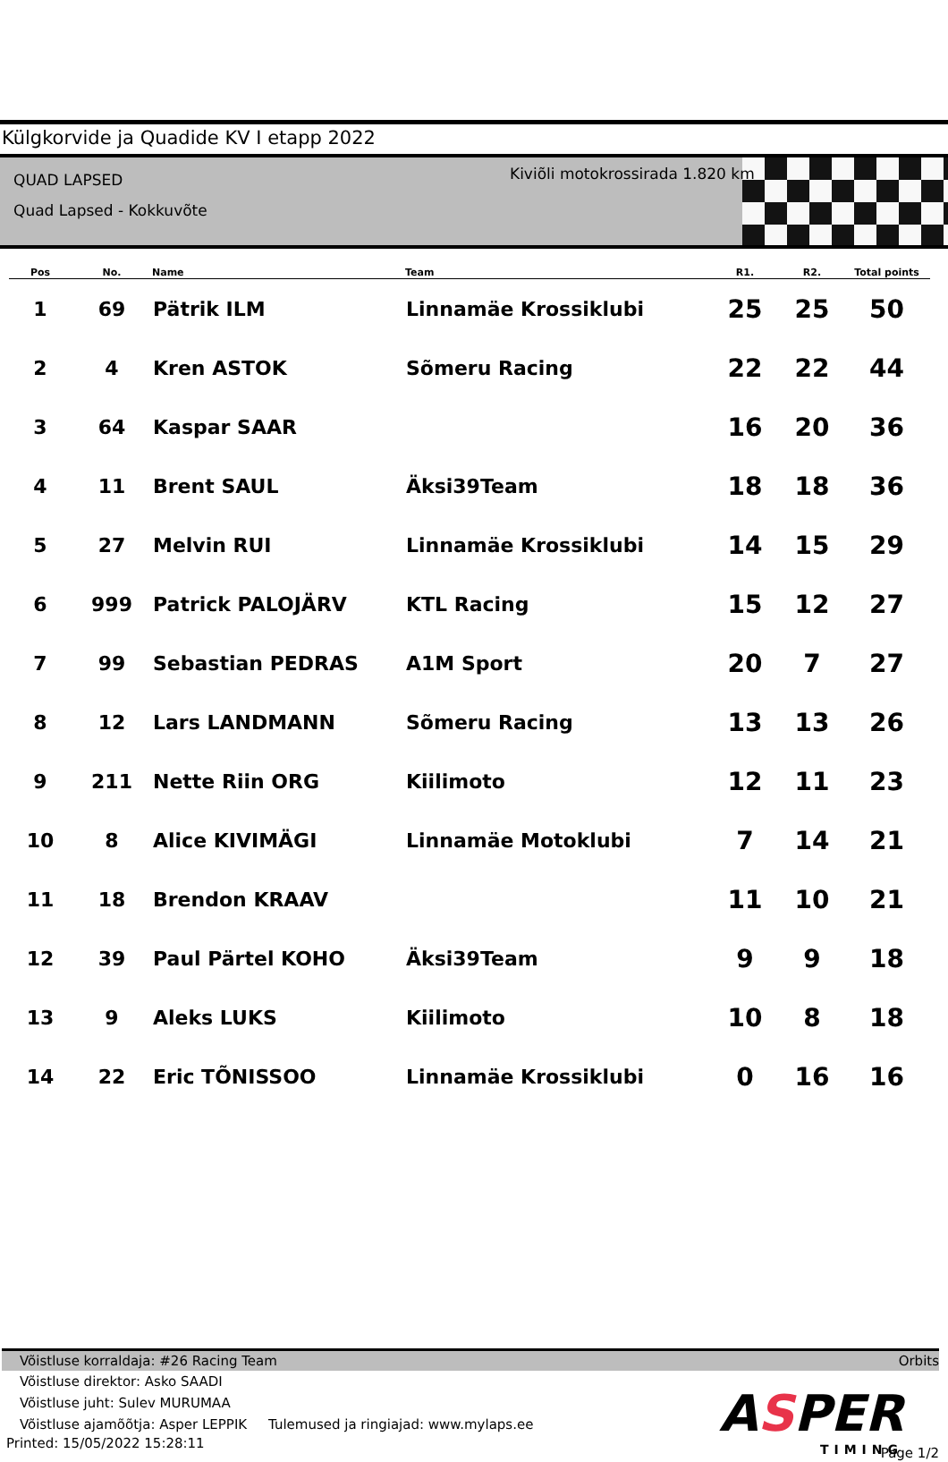Külgkorvide ja Quadide KV I etapp 2022
QUAD LAPSED
Quad Lapsed - Kokkuvõte
Kiviõli motokrossirada 1.820 km
| Pos | No. | Name | Team | R1. | R2. | Total points |
| --- | --- | --- | --- | --- | --- | --- |
| 1 | 69 | Pätrik ILM | Linnamäe Krossiklubi | 25 | 25 | 50 |
| 2 | 4 | Kren ASTOK | Sõmeru Racing | 22 | 22 | 44 |
| 3 | 64 | Kaspar SAAR | | 16 | 20 | 36 |
| 4 | 11 | Brent SAUL | Äksi39Team | 18 | 18 | 36 |
| 5 | 27 | Melvin RUI | Linnamäe Krossiklubi | 14 | 15 | 29 |
| 6 | 999 | Patrick PALOJÄRV | KTL Racing | 15 | 12 | 27 |
| 7 | 99 | Sebastian PEDRAS | A1M Sport | 20 | 7 | 27 |
| 8 | 12 | Lars LANDMANN | Sõmeru Racing | 13 | 13 | 26 |
| 9 | 211 | Nette Riin ORG | Kiilimoto | 12 | 11 | 23 |
| 10 | 8 | Alice KIVIMÄGI | Linnamäe Motoklubi | 7 | 14 | 21 |
| 11 | 18 | Brendon KRAAV | | 11 | 10 | 21 |
| 12 | 39 | Paul Pärtel KOHO | Äksi39Team | 9 | 9 | 18 |
| 13 | 9 | Aleks LUKS | Kiilimoto | 10 | 8 | 18 |
| 14 | 22 | Eric TÕNISSOO | Linnamäe Krossiklubi | 0 | 16 | 16 |
Võistluse korraldaja: #26 Racing Team Orbits
Võistluse direktor: Asko SAADI
Võistluse juht: Sulev MURUMAA
Võistluse ajamõõtja: Asper LEPPIK Tulemused ja ringiajad: www.mylaps.ee
Printed: 15/05/2022 15:28:11
ASPER
TIMING
Page 1/2